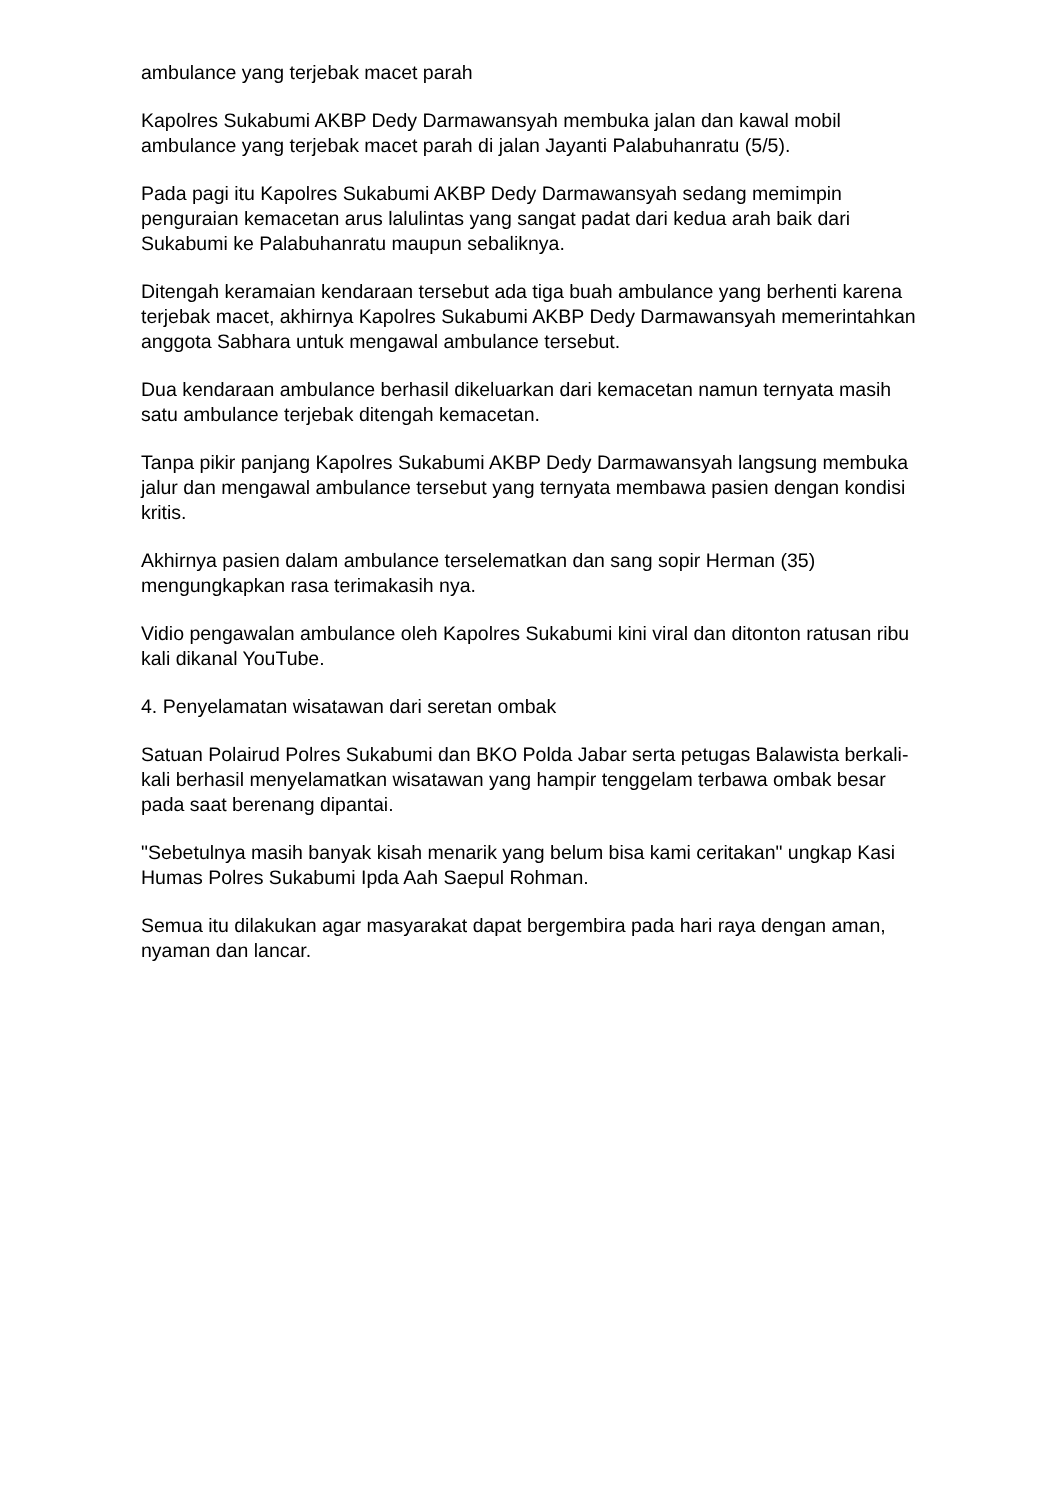ambulance yang terjebak macet parah
Kapolres Sukabumi AKBP Dedy Darmawansyah membuka jalan dan kawal mobil ambulance yang terjebak macet parah di jalan Jayanti Palabuhanratu (5/5).
Pada pagi itu Kapolres Sukabumi AKBP Dedy Darmawansyah sedang memimpin penguraian kemacetan arus lalulintas yang sangat padat dari kedua arah baik dari Sukabumi ke Palabuhanratu maupun sebaliknya.
Ditengah keramaian kendaraan tersebut ada tiga buah ambulance yang berhenti karena terjebak macet, akhirnya Kapolres Sukabumi AKBP Dedy Darmawansyah memerintahkan anggota Sabhara untuk mengawal ambulance tersebut.
Dua kendaraan ambulance berhasil dikeluarkan dari kemacetan namun ternyata masih satu ambulance terjebak ditengah kemacetan.
Tanpa pikir panjang Kapolres Sukabumi AKBP Dedy Darmawansyah langsung membuka jalur dan mengawal ambulance tersebut yang ternyata membawa pasien dengan kondisi kritis.
Akhirnya pasien dalam ambulance terselematkan dan sang sopir Herman (35) mengungkapkan rasa terimakasih nya.
Vidio pengawalan ambulance oleh Kapolres Sukabumi kini viral dan ditonton ratusan ribu kali dikanal YouTube.
4. Penyelamatan wisatawan dari seretan ombak
Satuan Polairud Polres Sukabumi dan BKO Polda Jabar serta petugas Balawista berkali-kali berhasil menyelamatkan wisatawan yang hampir tenggelam terbawa ombak besar pada saat berenang dipantai.
"Sebetulnya masih banyak kisah menarik yang belum bisa kami ceritakan" ungkap Kasi Humas Polres Sukabumi Ipda Aah Saepul Rohman.
Semua itu dilakukan agar masyarakat dapat bergembira pada hari raya dengan aman, nyaman dan lancar.